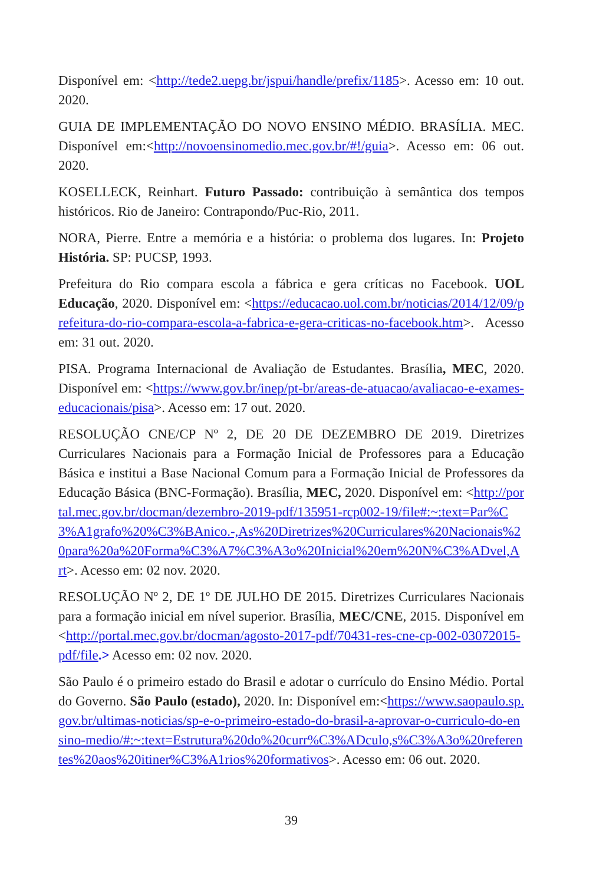Disponível em: <http://tede2.uepg.br/jspui/handle/prefix/1185>. Acesso em: 10 out. 2020.
GUIA DE IMPLEMENTAÇÃO DO NOVO ENSINO MÉDIO. BRASÍLIA. MEC. Disponível em:<http://novoensinomedio.mec.gov.br/#!/guia>. Acesso em: 06 out. 2020.
KOSELLECK, Reinhart. Futuro Passado: contribuição à semântica dos tempos históricos. Rio de Janeiro: Contrapondo/Puc-Rio, 2011.
NORA, Pierre. Entre a memória e a história: o problema dos lugares. In: Projeto História. SP: PUCSP, 1993.
Prefeitura do Rio compara escola a fábrica e gera críticas no Facebook. UOL Educação, 2020. Disponível em: <https://educacao.uol.com.br/noticias/2014/12/09/prefeitura-do-rio-compara-escola-a-fabrica-e-gera-criticas-no-facebook.htm>. Acesso em: 31 out. 2020.
PISA. Programa Internacional de Avaliação de Estudantes. Brasília, MEC, 2020. Disponível em: <https://www.gov.br/inep/pt-br/areas-de-atuacao/avaliacao-e-exames-educacionais/pisa>. Acesso em: 17 out. 2020.
RESOLUÇÃO CNE/CP Nº 2, DE 20 DE DEZEMBRO DE 2019. Diretrizes Curriculares Nacionais para a Formação Inicial de Professores para a Educação Básica e institui a Base Nacional Comum para a Formação Inicial de Professores da Educação Básica (BNC-Formação). Brasília, MEC, 2020. Disponível em: <http://portal.mec.gov.br/docman/dezembro-2019-pdf/135951-rcp002-19/file#:~:text=Par%C3%A1grafo%20%C3%BAnico.-,As%20Diretrizes%20Curriculares%20Nacionais%20para%20a%20Forma%C3%A7%C3%A3o%20Inicial%20em%20N%C3%ADvel,Art>. Acesso em: 02 nov. 2020.
RESOLUÇÃO Nº 2, DE 1º DE JULHO DE 2015. Diretrizes Curriculares Nacionais para a formação inicial em nível superior. Brasília, MEC/CNE, 2015. Disponível em <http://portal.mec.gov.br/docman/agosto-2017-pdf/70431-res-cne-cp-002-03072015-pdf/file.> Acesso em: 02 nov. 2020.
São Paulo é o primeiro estado do Brasil e adotar o currículo do Ensino Médio. Portal do Governo. São Paulo (estado), 2020. In: Disponível em:<https://www.saopaulo.sp.gov.br/ultimas-noticias/sp-e-o-primeiro-estado-do-brasil-a-aprovar-o-curriculo-do-ensino-medio/#:~:text=Estrutura%20do%20curr%C3%ADculo,s%C3%A3o%20referentes%20aos%20itiner%C3%A1rios%20formativos>. Acesso em: 06 out. 2020.
39